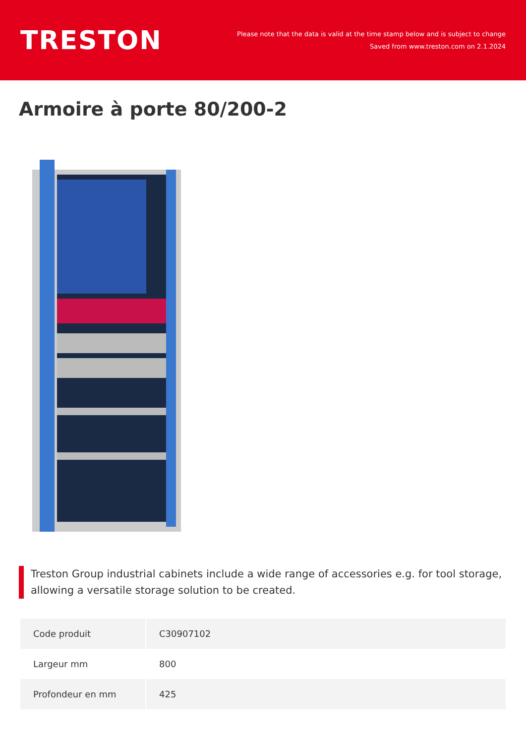TRESTON
Please note that the data is valid at the time stamp below and is subject to change
Saved from www.treston.com on 2.1.2024
Armoire à porte 80/200-2
Treston Group industrial cabinets include a wide range of accessories e.g. for tool storage, allowing a versatile storage solution to be created.
| Code produit | C30907102 |
| Largeur mm | 800 |
| Profondeur en mm | 425 |